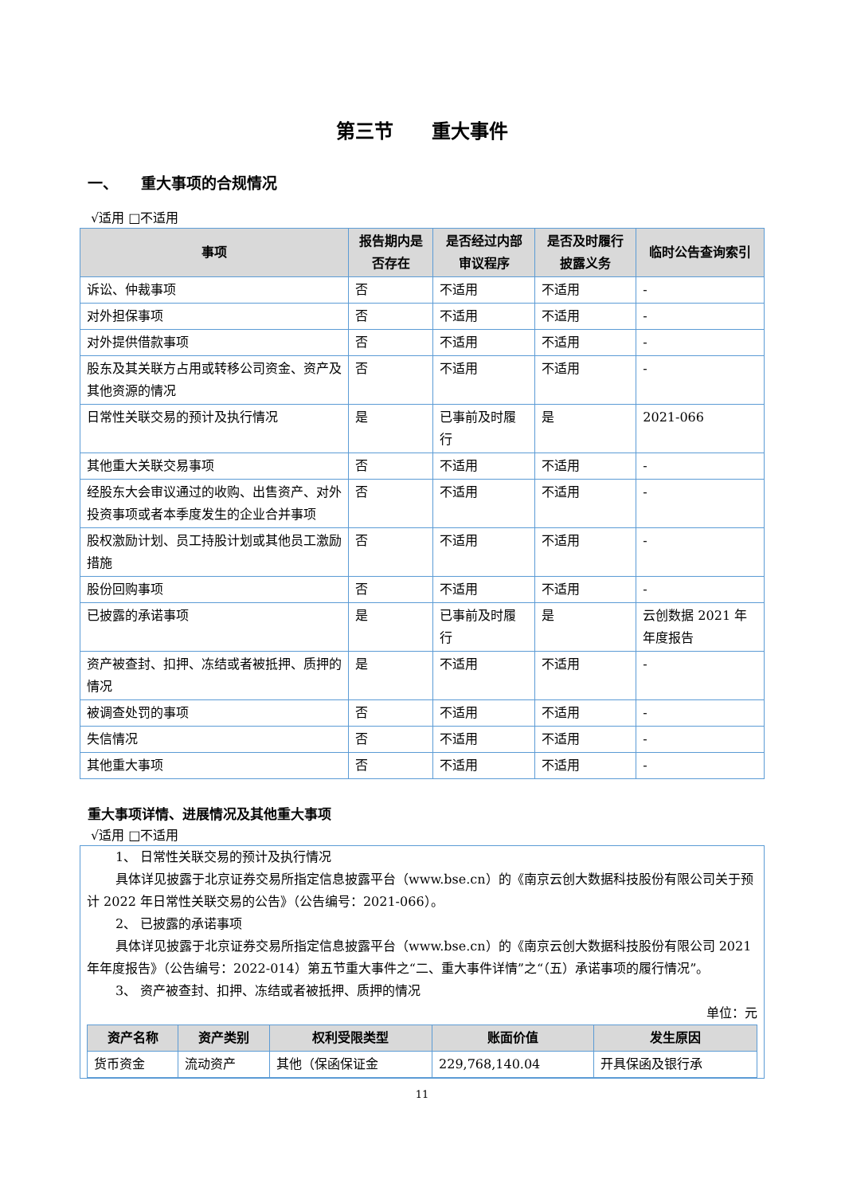第三节　　重大事件
一、　　重大事项的合规情况
√适用 □不适用
| 事项 | 报告期内是否存在 | 是否经过内部审议程序 | 是否及时履行披露义务 | 临时公告查询索引 |
| --- | --- | --- | --- | --- |
| 诉讼、仲裁事项 | 否 | 不适用 | 不适用 | - |
| 对外担保事项 | 否 | 不适用 | 不适用 | - |
| 对外提供借款事项 | 否 | 不适用 | 不适用 | - |
| 股东及其关联方占用或转移公司资金、资产及其他资源的情况 | 否 | 不适用 | 不适用 | - |
| 日常性关联交易的预计及执行情况 | 是 | 已事前及时履行 | 是 | 2021-066 |
| 其他重大关联交易事项 | 否 | 不适用 | 不适用 | - |
| 经股东大会审议通过的收购、出售资产、对外投资事项或者本季度发生的企业合并事项 | 否 | 不适用 | 不适用 | - |
| 股权激励计划、员工持股计划或其他员工激励措施 | 否 | 不适用 | 不适用 | - |
| 股份回购事项 | 否 | 不适用 | 不适用 | - |
| 已披露的承诺事项 | 是 | 已事前及时履行 | 是 | 云创数据 2021 年年度报告 |
| 资产被查封、扣押、冻结或者被抵押、质押的情况 | 是 | 不适用 | 不适用 | - |
| 被调查处罚的事项 | 否 | 不适用 | 不适用 | - |
| 失信情况 | 否 | 不适用 | 不适用 | - |
| 其他重大事项 | 否 | 不适用 | 不适用 | - |
重大事项详情、进展情况及其他重大事项
√适用 □不适用
1、 日常性关联交易的预计及执行情况
具体详见披露于北京证券交易所指定信息披露平台（www.bse.cn）的《南京云创大数据科技股份有限公司关于预计 2022 年日常性关联交易的公告》（公告编号：2021-066）。
2、 已披露的承诺事项
具体详见披露于北京证券交易所指定信息披露平台（www.bse.cn）的《南京云创大数据科技股份有限公司 2021 年年度报告》（公告编号：2022-014）第五节重大事件之“二、重大事件详情”之“（五）承诺事项的履行情况”。
3、 资产被查封、扣押、冻结或者被抵押、质押的情况
单位：元
| 资产名称 | 资产类别 | 权利受限类型 | 账面价值 | 发生原因 |
| --- | --- | --- | --- | --- |
| 货币资金 | 流动资产 | 其他（保函保证金 | 229,768,140.04 | 开具保函及银行承 |
11